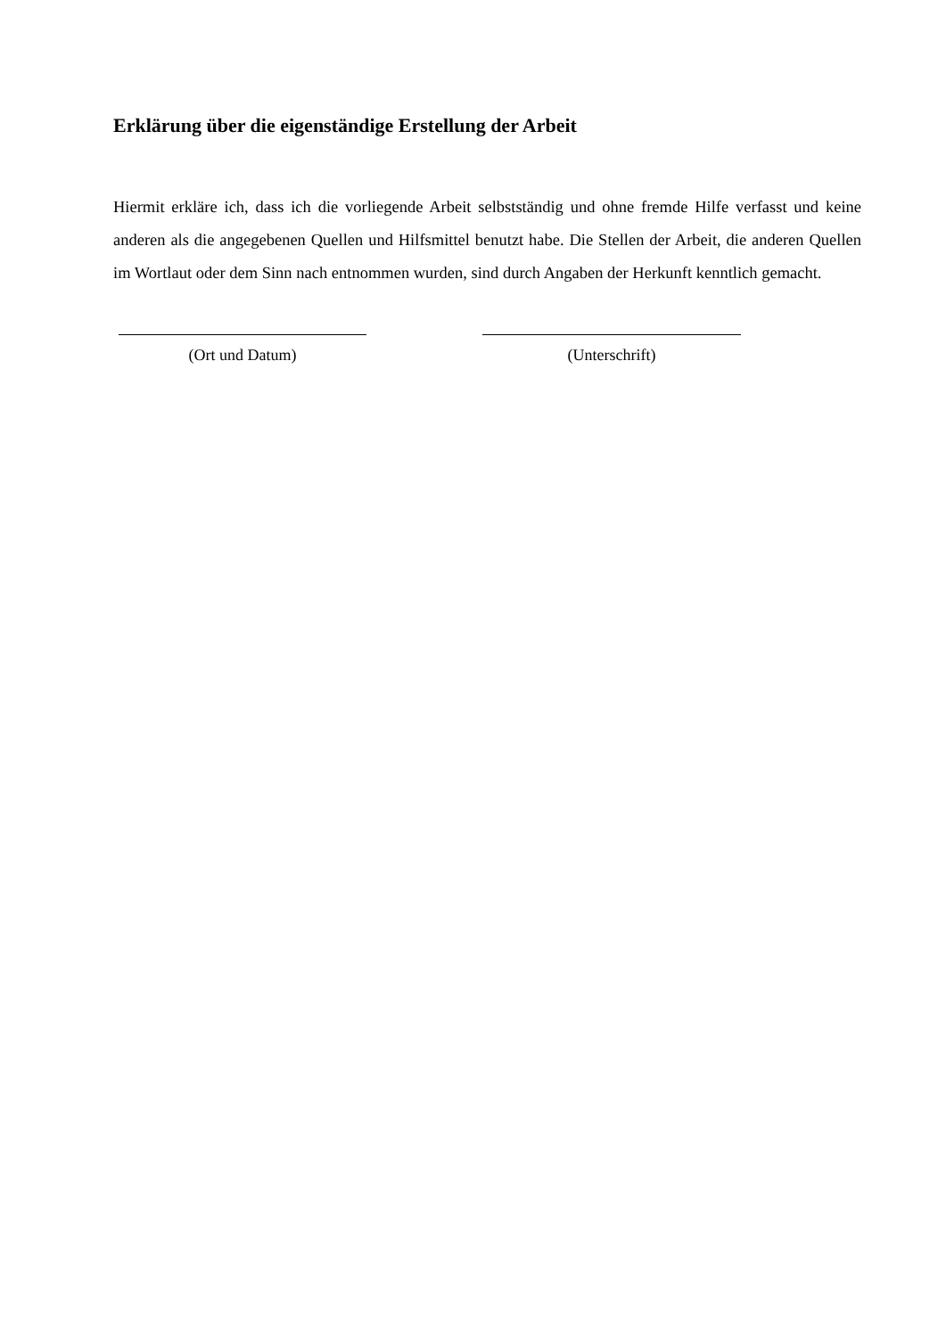Erklärung über die eigenständige Erstellung der Arbeit
Hiermit erkläre ich, dass ich die vorliegende Arbeit selbstständig und ohne fremde Hilfe verfasst und keine anderen als die angegebenen Quellen und Hilfsmittel benutzt habe. Die Stellen der Arbeit, die anderen Quellen im Wortlaut oder dem Sinn nach entnommen wurden, sind durch Angaben der Herkunft kenntlich gemacht.
(Ort und Datum) (Unterschrift)